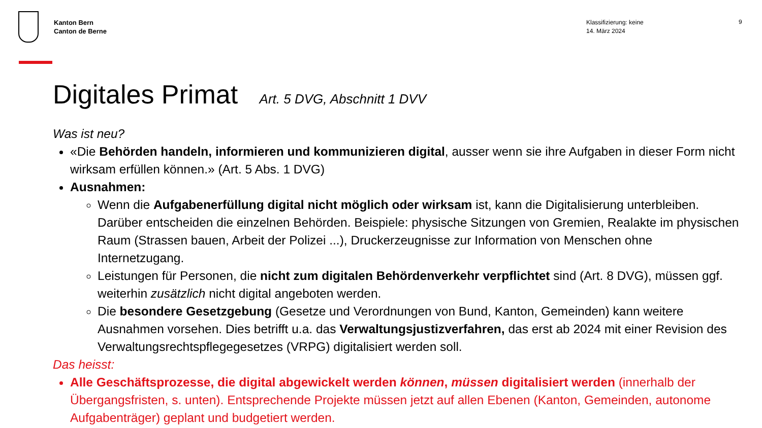Kanton Bern
Canton de Berne
Klassifizierung: keine
14. März 2024
9
Digitales Primat Art. 5 DVG, Abschnitt 1 DVV
Was ist neu?
«Die Behörden handeln, informieren und kommunizieren digital, ausser wenn sie ihre Aufgaben in dieser Form nicht wirksam erfüllen können.» (Art. 5 Abs. 1 DVG)
Ausnahmen:
Wenn die Aufgabenerfüllung digital nicht möglich oder wirksam ist, kann die Digitalisierung unterbleiben. Darüber entscheiden die einzelnen Behörden. Beispiele: physische Sitzungen von Gremien, Realakte im physischen Raum (Strassen bauen, Arbeit der Polizei ...), Druckerzeugnisse zur Information von Menschen ohne Internetzugang.
Leistungen für Personen, die nicht zum digitalen Behördenverkehr verpflichtet sind (Art. 8 DVG), müssen ggf. weiterhin zusätzlich nicht digital angeboten werden.
Die besondere Gesetzgebung (Gesetze und Verordnungen von Bund, Kanton, Gemeinden) kann weitere Ausnahmen vorsehen. Dies betrifft u.a. das Verwaltungsjustizverfahren, das erst ab 2024 mit einer Revision des Verwaltungsrechtspflegegesetzes (VRPG) digitalisiert werden soll.
Das heisst:
Alle Geschäftsprozesse, die digital abgewickelt werden können, müssen digitalisiert werden (innerhalb der Übergangsfristen, s. unten). Entsprechende Projekte müssen jetzt auf allen Ebenen (Kanton, Gemeinden, autonome Aufgabenträger) geplant und budgetiert werden.